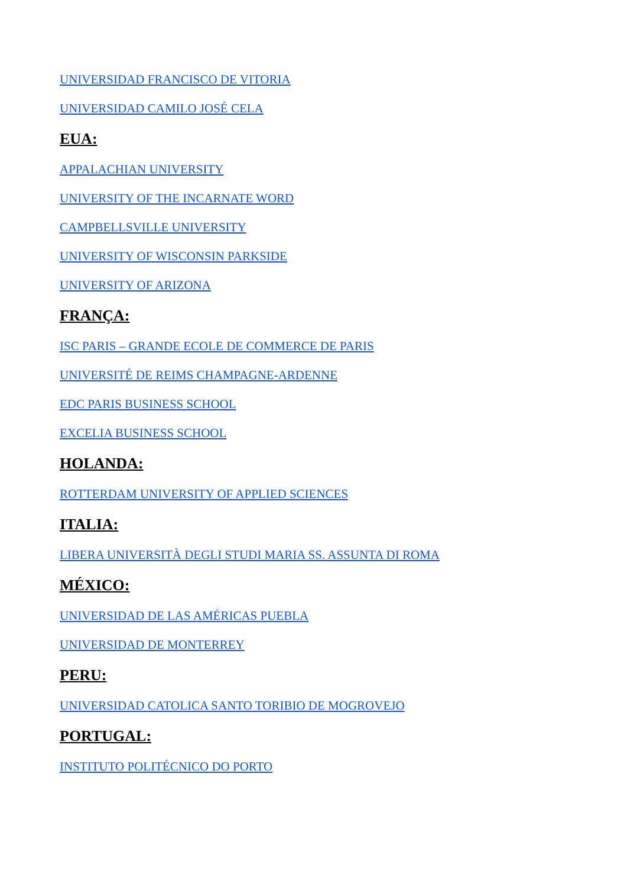UNIVERSIDAD FRANCISCO DE VITORIA
UNIVERSIDAD CAMILO JOSÉ CELA
EUA:
APPALACHIAN UNIVERSITY
UNIVERSITY OF THE INCARNATE WORD
CAMPBELLSVILLE UNIVERSITY
UNIVERSITY OF WISCONSIN PARKSIDE
UNIVERSITY OF ARIZONA
FRANÇA:
ISC PARIS – GRANDE ECOLE DE COMMERCE DE PARIS
UNIVERSITÉ DE REIMS CHAMPAGNE-ARDENNE
EDC PARIS BUSINESS SCHOOL
EXCELIA BUSINESS SCHOOL
HOLANDA:
ROTTERDAM UNIVERSITY OF APPLIED SCIENCES
ITALIA:
LIBERA UNIVERSITÀ DEGLI STUDI MARIA SS. ASSUNTA DI ROMA
MÉXICO:
UNIVERSIDAD DE LAS AMÉRICAS PUEBLA
UNIVERSIDAD DE MONTERREY
PERU:
UNIVERSIDAD CATOLICA SANTO TORIBIO DE MOGROVEJO
PORTUGAL:
INSTITUTO POLITÉCNICO DO PORTO